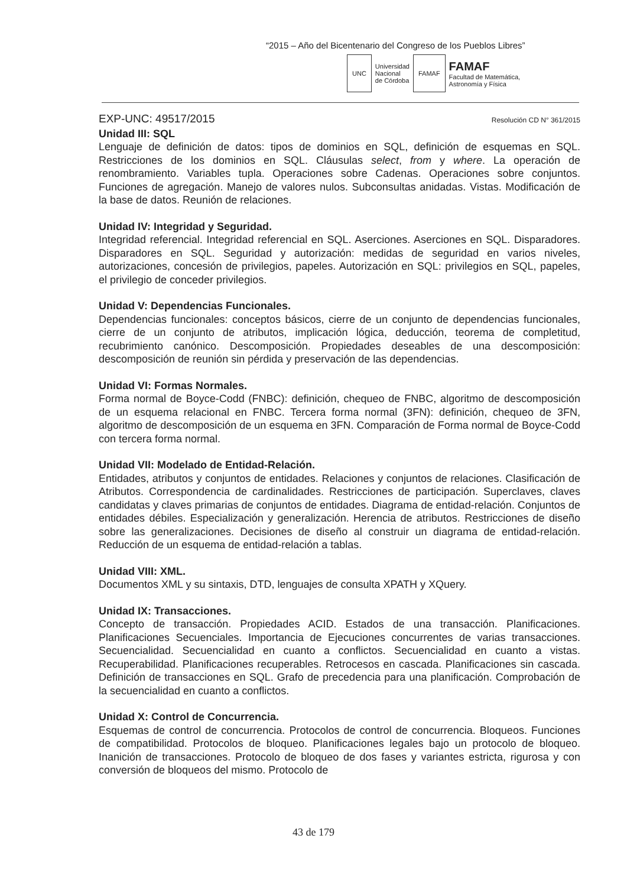“2015 – Año del Bicentenario del Congreso de los Pueblos Libres”
UNC
Universidad
Nacional
de Córdoba
FAMAF
FAMAF
Facultad de Matemática,
Astronomía y Física
EXP-UNC: 49517/2015 Resolución CD N° 361/2015
Unidad III: SQL
Lenguaje de definición de datos: tipos de dominios en SQL, definición de esquemas en SQL. Restricciones de los dominios en SQL. Cláusulas select, from y where. La operación de renombramiento. Variables tupla. Operaciones sobre Cadenas. Operaciones sobre conjuntos. Funciones de agregación. Manejo de valores nulos. Subconsultas anidadas. Vistas. Modificación de la base de datos. Reunión de relaciones.
Unidad IV: Integridad y Seguridad.
Integridad referencial. Integridad referencial en SQL. Aserciones. Aserciones en SQL. Disparadores. Disparadores en SQL. Seguridad y autorización: medidas de seguridad en varios niveles, autorizaciones, concesión de privilegios, papeles. Autorización en SQL: privilegios en SQL, papeles, el privilegio de conceder privilegios.
Unidad V: Dependencias Funcionales.
Dependencias funcionales: conceptos básicos, cierre de un conjunto de dependencias funcionales, cierre de un conjunto de atributos, implicación lógica, deducción, teorema de completitud, recubrimiento canónico. Descomposición. Propiedades deseables de una descomposición: descomposición de reunión sin pérdida y preservación de las dependencias.
Unidad VI: Formas Normales.
Forma normal de Boyce-Codd (FNBC): definición, chequeo de FNBC, algoritmo de descomposición de un esquema relacional en FNBC. Tercera forma normal (3FN): definición, chequeo de 3FN, algoritmo de descomposición de un esquema en 3FN. Comparación de Forma normal de Boyce-Codd con tercera forma normal.
Unidad VII: Modelado de Entidad-Relación.
Entidades, atributos y conjuntos de entidades. Relaciones y conjuntos de relaciones. Clasificación de Atributos. Correspondencia de cardinalidades. Restricciones de participación. Superclaves, claves candidatas y claves primarias de conjuntos de entidades. Diagrama de entidad-relación. Conjuntos de entidades débiles. Especialización y generalización. Herencia de atributos. Restricciones de diseño sobre las generalizaciones. Decisiones de diseño al construir un diagrama de entidad-relación. Reducción de un esquema de entidad-relación a tablas.
Unidad VIII: XML.
Documentos XML y su sintaxis, DTD, lenguajes de consulta XPATH y XQuery.
Unidad IX: Transacciones.
Concepto de transacción. Propiedades ACID. Estados de una transacción. Planificaciones. Planificaciones Secuenciales. Importancia de Ejecuciones concurrentes de varias transacciones. Secuencialidad. Secuencialidad en cuanto a conflictos. Secuencialidad en cuanto a vistas. Recuperabilidad. Planificaciones recuperables. Retrocesos en cascada. Planificaciones sin cascada. Definición de transacciones en SQL. Grafo de precedencia para una planificación. Comprobación de la secuencialidad en cuanto a conflictos.
Unidad X: Control de Concurrencia.
Esquemas de control de concurrencia. Protocolos de control de concurrencia. Bloqueos. Funciones de compatibilidad. Protocolos de bloqueo. Planificaciones legales bajo un protocolo de bloqueo. Inanición de transacciones. Protocolo de bloqueo de dos fases y variantes estricta, rigurosa y con conversión de bloqueos del mismo. Protocolo de
43 de 179